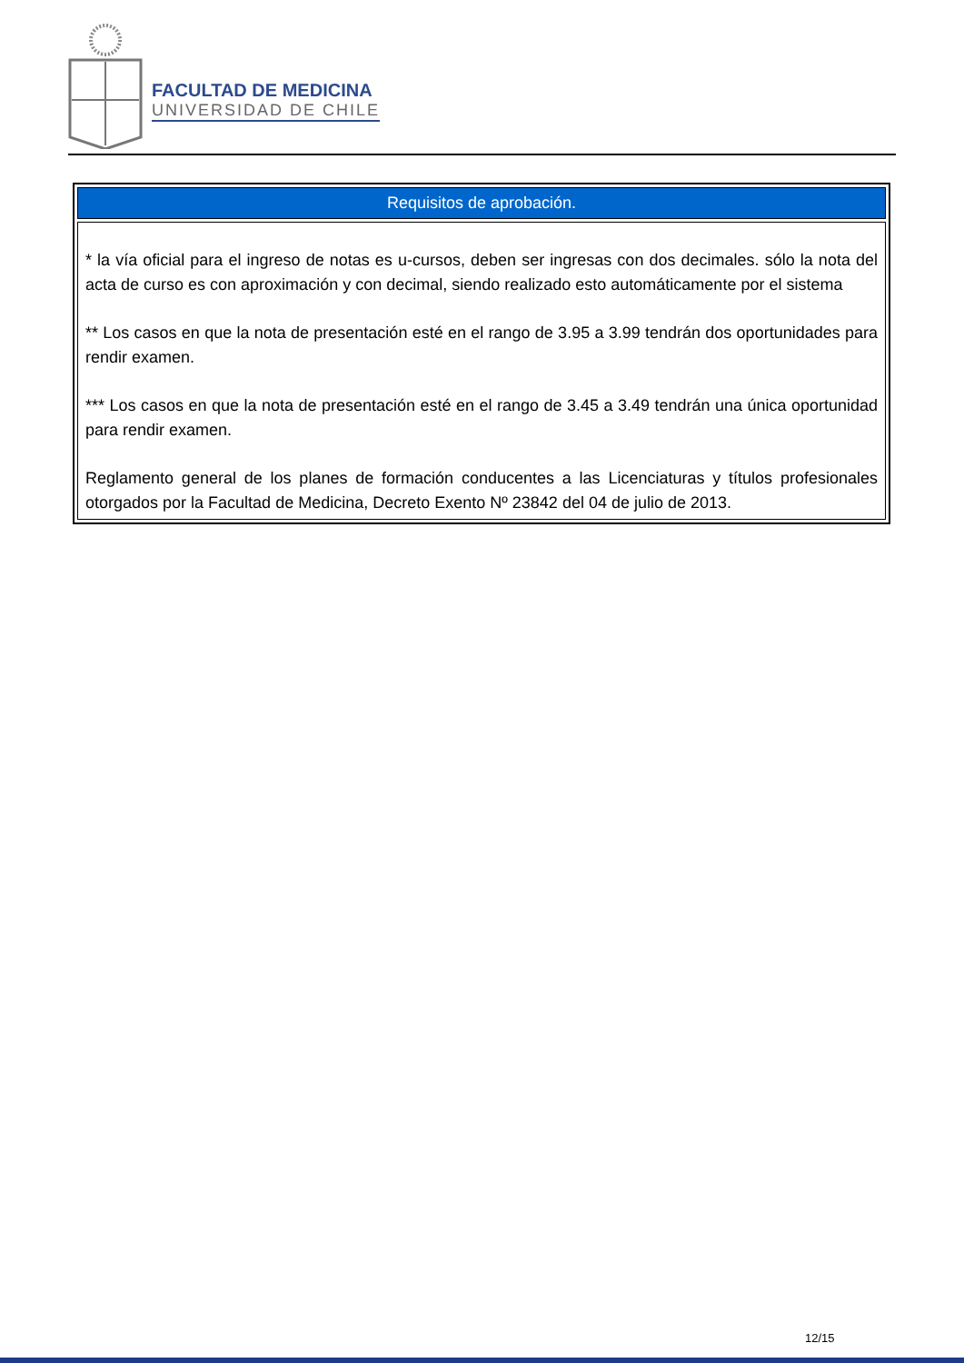FACULTAD DE MEDICINA
UNIVERSIDAD DE CHILE
| Requisitos de aprobación. |
| --- |
| * la vía oficial para el ingreso de notas es u-cursos, deben ser ingresas con dos decimales. sólo la nota del acta de curso es con aproximación y con decimal, siendo realizado esto automáticamente por el sistema ** Los casos en que la nota de presentación esté en el rango de 3.95 a 3.99 tendrán dos oportunidades para rendir examen. *** Los casos en que la nota de presentación esté en el rango de 3.45 a 3.49 tendrán una única oportunidad para rendir examen. Reglamento general de los planes de formación conducentes a las Licenciaturas y títulos profesionales otorgados por la Facultad de Medicina, Decreto Exento Nº 23842 del 04 de julio de 2013. |
12/15